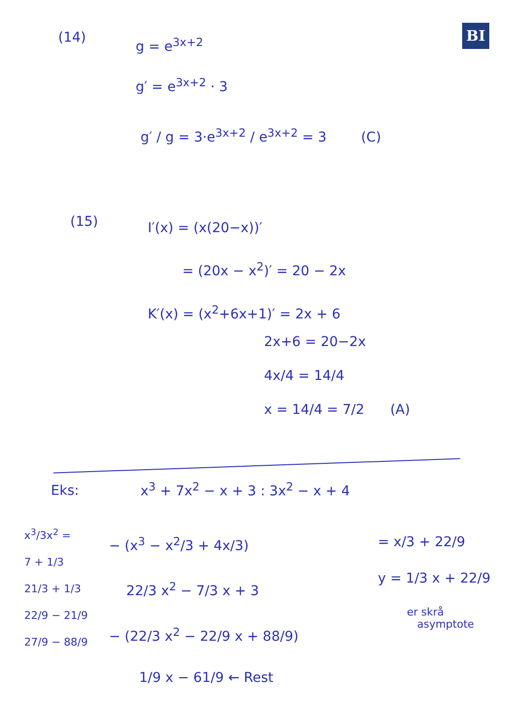BI
(14)
g = e<sup>3x+2</sup>
g′ = e<sup>3x+2</sup> · 3
g′ / g = 3·e<sup>3x+2</sup> / e<sup>3x+2</sup> = 3 (C)
(15)
I′(x) = (x(20−x))′
= (20x − x<sup>2</sup>)′ = 20 − 2x
K′(x) = (x<sup>2</sup>+6x+1)′ = 2x + 6
2x+6 = 20−2x
4x/4 = 14/4
x = 14/4 = 7/2 (A)
Eks: x<sup>3</sup> + 7x<sup>2</sup> − x + 3 : 3x<sup>2</sup> − x + 4
x<sup>3</sup>/3x<sup>2</sup> =
7 + 1/3
21/3 + 1/3
22/9 − 21/9
27/9 − 88/9
− (x<sup>3</sup> − x<sup>2</sup>/3 + 4x/3)
22/3 x<sup>2</sup> − 7/3 x + 3
− (22/3 x<sup>2</sup> − 22/9 x + 88/9)
1/9 x − 61/9 ← Rest
= x/3 + 22/9
y = 1/3 x + 22/9
er skrå
asymptote